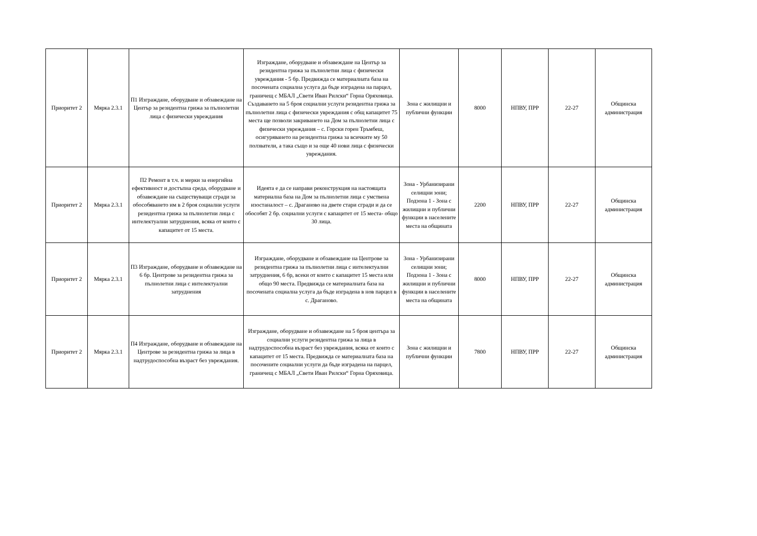| Приоритет 2 | Мярка 2.3.1 | П1 Изграждане, оборудване и обзавеждане на Център за резидентна грижа за пълнолетни лица с физически увреждания | Изграждане, оборудване и обзавеждане на Център за резидентна грижа за пълнолетни лица с физически увреждания - 5 бр. Предвижда се материалната база на посочената социална услуга да бъде изградена на парцел, граничещ с МБАЛ „Свети Иван Рилски“ Горна Оряховица. Създаването на 5 броя социални услуги резидентна грижа за пълнолетни лица с физически увреждания с общ капацитет 75 места ще позволи закриването на Дом за пълнолетни лица с физически увреждания – с. Горски горен Тръмбеш, осигуряването на резидентна грижа за всичките му 50 ползватели, а така също и за още 40 нови лица с физически увреждания. | Зона с жилищни и публични функции | 8000 | НПВУ, ПРР | 22-27 | Общинска администрация |
| Приоритет 2 | Мярка 2.3.1 | П2 Ремонт в т.ч. и мерки за енергийна ефективност и достъпна среда, оборудване и обзавеждане на съществуващи сгради за обособяването им в 2 броя социални услуги резидентна грижа за пълнолетни лица с интелектуални затруднения, всяка от които с капацитет от 15 места. | Идеята е да се направи реконструкция на настоящата материална база на Дом за пълнолетни лица с умствена изостаналост – с. Драганово на двете стари сгради и да се обособят 2 бр. социални услуги с капацитет от 15 места- общо 30 лица. | Зона - Урбанизирани селищни зони; Подзона 1 - Зона с жилищни и публични функции в населените места на общината | 2200 | НПВУ, ПРР | 22-27 | Общинска администрация |
| Приоритет 2 | Мярка 2.3.1 | П3 Изграждане, оборудване и обзавеждане на 6 бр. Центрове за резидентна грижа за пълнолетни лица с интелектуални затруднения | Изграждане, оборудване и обзавеждане на Центрове за резидентна грижа за пълнолетни лица с интелектуални затруднения, 6 бр, всеки от които с капацитет 15 места или общо 90 места. Предвижда се материалната база на посочената социална услуга да бъде изградена в нов парцел в с. Драганово. | Зона - Урбанизирани селищни зони; Подзона 1 - Зона с жилищни и публични функции в населените места на общината | 8000 | НПВУ, ПРР | 22-27 | Общинска администрация |
| Приоритет 2 | Мярка 2.3.1 | П4 Изграждане, оборудване и обзавеждане на Центрове за резидентна грижа за лица в надтрудоспособна възраст без увреждания. | Изграждане, оборудване и обзавеждане на 5 броя центъра за социални услуги резидентна грижа за лица в надтрудоспособна възраст без увреждания, всяка от които с капацитет от 15 места. Предвижда се материалната база на посочените социални услуги да бъде изградена на парцел, граничещ с МБАЛ „Свети Иван Рилски“ Горна Оряховица. | Зона с жилищни и публични функции | 7800 | НПВУ, ПРР | 22-27 | Общинска администрация |